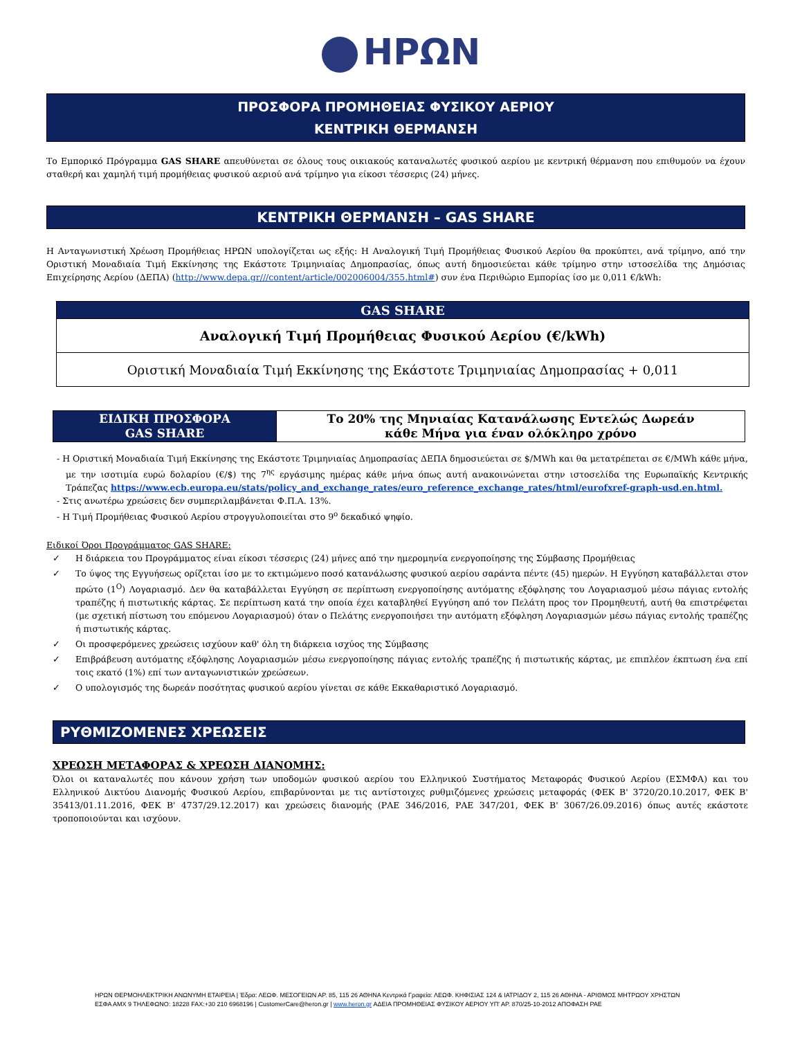ΗΡΩΝ
ΠΡΟΣΦΟΡΑ ΠΡΟΜΗΘΕΙΑΣ ΦΥΣΙΚΟΥ ΑΕΡΙΟΥ
ΚΕΝΤΡΙΚΗ ΘΕΡΜΑΝΣΗ
Το Εμπορικό Πρόγραμμα GAS SHARE απευθύνεται σε όλους τους οικιακούς καταναλωτές φυσικού αερίου με κεντρική θέρμανση που επιθυμούν να έχουν σταθερή και χαμηλή τιμή προμήθειας φυσικού αεριού ανά τρίμηνο για είκοσι τέσσερις (24) μήνες.
ΚΕΝΤΡΙΚΗ ΘΕΡΜΑΝΣΗ – GAS SHARE
Η Ανταγωνιστική Χρέωση Προμήθειας ΗΡΩΝ υπολογίζεται ως εξής: Η Αναλογική Τιμή Προμήθειας Φυσικού Αερίου θα προκύπτει, ανά τρίμηνο, από την Οριστική Μοναδιαία Τιμή Εκκίνησης της Εκάστοτε Τριμηνιαίας Δημοπρασίας, όπως αυτή δημοσιεύεται κάθε τρίμηνο στην ιστοσελίδα της Δημόσιας Επιχείρησης Αερίου (ΔΕΠΑ) (http://www.depa.gr///content/article/002006004/355.html#) συν ένα Περιθώριο Εμπορίας ίσο με 0,011 €/kWh:
| GAS SHARE |
| --- |
| Αναλογική Τιμή Προμήθειας Φυσικού Αερίου (€/kWh) |
| Οριστική Μοναδιαία Τιμή Εκκίνησης της Εκάστοτε Τριμηνιαίας Δημοπρασίας + 0,011 |
| ΕΙΔΙΚΗ ΠΡΟΣΦΟΡΑ GAS SHARE | Το 20% της Μηνιαίας Κατανάλωσης Εντελώς Δωρεάν κάθε Μήνα για έναν ολόκληρο χρόνο |
- Η Οριστική Μοναδιαία Τιμή Εκκίνησης της Εκάστοτε Τριμηνιαίας Δημοπρασίας ΔΕΠΑ δημοσιεύεται σε $/MWh και θα μετατρέπεται σε €/MWh κάθε μήνα, με την ισοτιμία ευρώ δολαρίου (€/$) της 7<sup>ης</sup> εργάσιμης ημέρας κάθε μήνα όπως αυτή ανακοινώνεται στην ιστοσελίδα της Ευρωπαϊκής Κεντρικής Τράπεζας https://www.ecb.europa.eu/stats/policy_and_exchange_rates/euro_reference_exchange_rates/html/eurofxref-graph-usd.en.html.
- Στις ανωτέρω χρεώσεις δεν συμπεριλαμβάνεται Φ.Π.Α. 13%.
- Η Τιμή Προμήθειας Φυσικού Αερίου στρογγυλοποιείται στο 9<sup>ο</sup> δεκαδικό ψηφίο.
Ειδικοί Όροι Προγράμματος GAS SHARE:
✓ Η διάρκεια του Προγράμματος είναι είκοσι τέσσερις (24) μήνες από την ημερομηνία ενεργοποίησης της Σύμβασης Προμήθειας
✓ Το ύψος της Εγγυήσεως ορίζεται ίσο με το εκτιμώμενο ποσό κατανάλωσης φυσικού αερίου σαράντα πέντε (45) ημερών. Η Εγγύηση καταβάλλεται στον πρώτο (1<sup>Ο</sup>) Λογαριασμό. Δεν θα καταβάλλεται Εγγύηση σε περίπτωση ενεργοποίησης αυτόματης εξόφλησης του Λογαριασμού μέσω πάγιας εντολής τραπέζης ή πιστωτικής κάρτας. Σε περίπτωση κατά την οποία έχει καταβληθεί Εγγύηση από τον Πελάτη προς τον Προμηθευτή, αυτή θα επιστρέφεται (με σχετική πίστωση του επόμενου Λογαριασμού) όταν ο Πελάτης ενεργοποιήσει την αυτόματη εξόφληση Λογαριασμών μέσω πάγιας εντολής τραπέζης ή πιστωτικής κάρτας.
✓ Οι προσφερόμενες χρεώσεις ισχύουν καθ' όλη τη διάρκεια ισχύος της Σύμβασης
✓ Επιβράβευση αυτόματης εξόφλησης Λογαριασμών μέσω ενεργοποίησης πάγιας εντολής τραπέζης ή πιστωτικής κάρτας, με επιπλέον έκπτωση ένα επί τοις εκατό (1%) επί των ανταγωνιστικών χρεώσεων.
✓ Ο υπολογισμός της δωρεάν ποσότητας φυσικού αερίου γίνεται σε κάθε Εκκαθαριστικό Λογαριασμό.
ΡΥΘΜΙΖΟΜΕΝΕΣ ΧΡΕΩΣΕΙΣ
ΧΡΕΩΣΗ ΜΕΤΑΦΟΡΑΣ & ΧΡΕΩΣΗ ΔΙΑΝΟΜΗΣ:
Όλοι οι καταναλωτές που κάνουν χρήση των υποδομών φυσικού αερίου του Ελληνικού Συστήματος Μεταφοράς Φυσικού Αερίου (ΕΣΜΦΑ) και του Ελληνικού Δικτύου Διανομής Φυσικού Αερίου, επιβαρύνονται με τις αντίστοιχες ρυθμιζόμενες χρεώσεις μεταφοράς (ΦΕΚ Β' 3720/20.10.2017, ΦΕΚ Β' 35413/01.11.2016, ΦΕΚ Β' 4737/29.12.2017) και χρεώσεις διανομής (ΡΑΕ 346/2016, ΡΑΕ 347/201, ΦΕΚ Β' 3067/26.09.2016) όπως αυτές εκάστοτε τροποποιούνται και ισχύουν.
ΗΡΩΝ ΘΕΡΜΟΗΛΕΚΤΡΙΚΗ ΑΝΩΝΥΜΗ ΕΤΑΙΡΕΙΑ | Έδρα: ΛΕΩΦ. ΜΕΣΟΓΕΙΩΝ ΑΡ. 85, 115 26 ΑΘΗΝΑ Κεντρικά Γραφεία: ΛΕΩΦ. ΚΗΦΙΣΙΑΣ 124 & ΙΑΤΡΙΔΟΥ 2, 115 26 ΑΘΗΝΑ - ΑΡΙΘΜΟΣ ΜΗΤΡΩΟΥ ΧΡΗΣΤΩΝ
ΕΣΦΑ ΑΜΧ 9 ΤΗΛΕΦΩΝΟ: 18228 FAX:+30 210 6968196 | CustomerCare@heron.gr | www.heron.gr ΑΔΕΙΑ ΠΡΟΜΗΘΕΙΑΣ ΦΥΣΙΚΟΥ ΑΕΡΙΟΥ ΥΠ' ΑΡ. 870/25-10-2012 ΑΠΟΦΑΣΗ ΡΑΕ